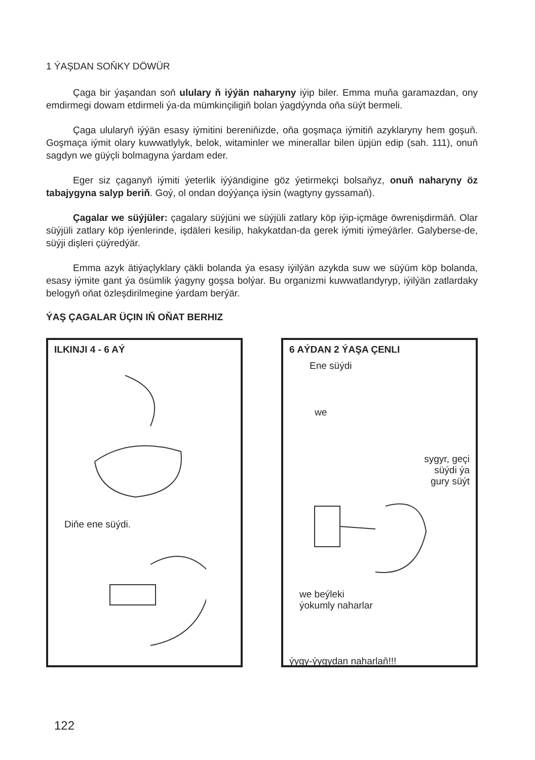1 ÝAŞDAN SOŇKY DÖWÜR
Çaga bir ýaşandan soň ululary ň iýýän naharyny iýip biler. Emma muňa garamazdan, ony emdirmegi dowam etdirmeli ýa-da mümkinçiligiň bolan ýagdýynda oňa süýt bermeli.
Çaga ulularyň iýýän esasy iýmitini bereniňizde, oňa goşmaça iýmitiň azyklaryny hem goşuň. Goşmaça iýmit olary kuwwatlylyk, belok, witaminler we minerallar bilen üpjün edip (sah. 111), onuň sagdyn we güýçli bolmagyna ýardam eder.
Eger siz çaganyň iýmiti ýeterlik iýýändigine göz ýetirmekçi bolsaňyz, onuň naharyny öz tabajygyna salyp beriň. Goý, ol ondan doýýança iýsin (wagtyny gyssamaň).
Çagalar we süýjüler: çagalary süýjüni we süýjüli zatlary köp iýip-içmäge öwrenişdirmäň. Olar süýjüli zatlary köp iýenlerinde, işdäleri kesilip, hakykatdan-da gerek iýmiti iýmeýärler. Galyberse-de, süýji dişleri çüýredýär.
Emma azyk ätiýaçlyklary çäkli bolanda ýa esasy iýilýän azykda suw we süýüm köp bolanda, esasy iýmite gant ýa ösümlik ýagyny goşsa bolýar. Bu organizmi kuwwatlandyryp, iýilýän zatlardaky belogyň oňat özleşdirilmegine ýardam berýär.
ÝAŞ ÇAGALAR ÜÇIN IŇ OŇAT BERHIZ
ILKINJI 4 - 6 AÝ
Diňe ene süýdi.
6 AÝDAN 2 ÝAŞA ÇENLI
Ene süýdi
we
sygyr, geçi
süýdi ýa
gury süýt
we beýleki
ýokumly naharlar
ýygy-ýygydan naharlaň!!!
122